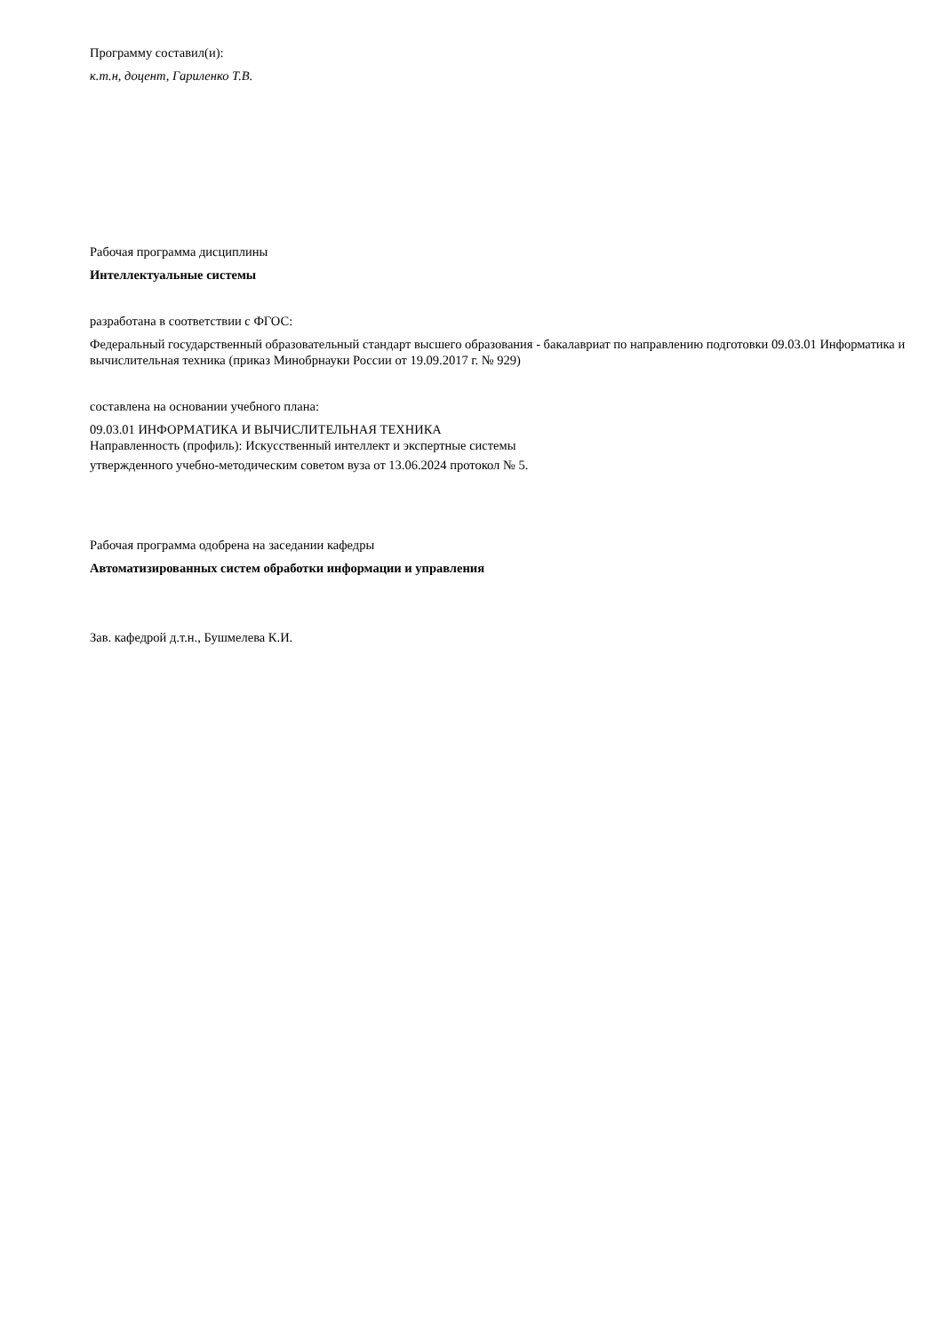Программу составил(и):
к.т.н, доцент, Гариленко Т.В.
Рабочая программа дисциплины
Интеллектуальные системы
разработана в соответствии с ФГОС:
Федеральный государственный образовательный стандарт высшего образования - бакалавриат по направлению подготовки 09.03.01 Информатика и вычислительная техника (приказ Минобрнауки России от 19.09.2017 г. № 929)
составлена на основании учебного плана:
09.03.01 ИНФОРМАТИКА И ВЫЧИСЛИТЕЛЬНАЯ ТЕХНИКА
Направленность (профиль): Искусственный интеллект и экспертные системы
утвержденного учебно-методическим советом вуза от 13.06.2024 протокол № 5.
Рабочая программа одобрена на заседании кафедры
Автоматизированных систем обработки информации и управления
Зав. кафедрой д.т.н., Бушмелева К.И.